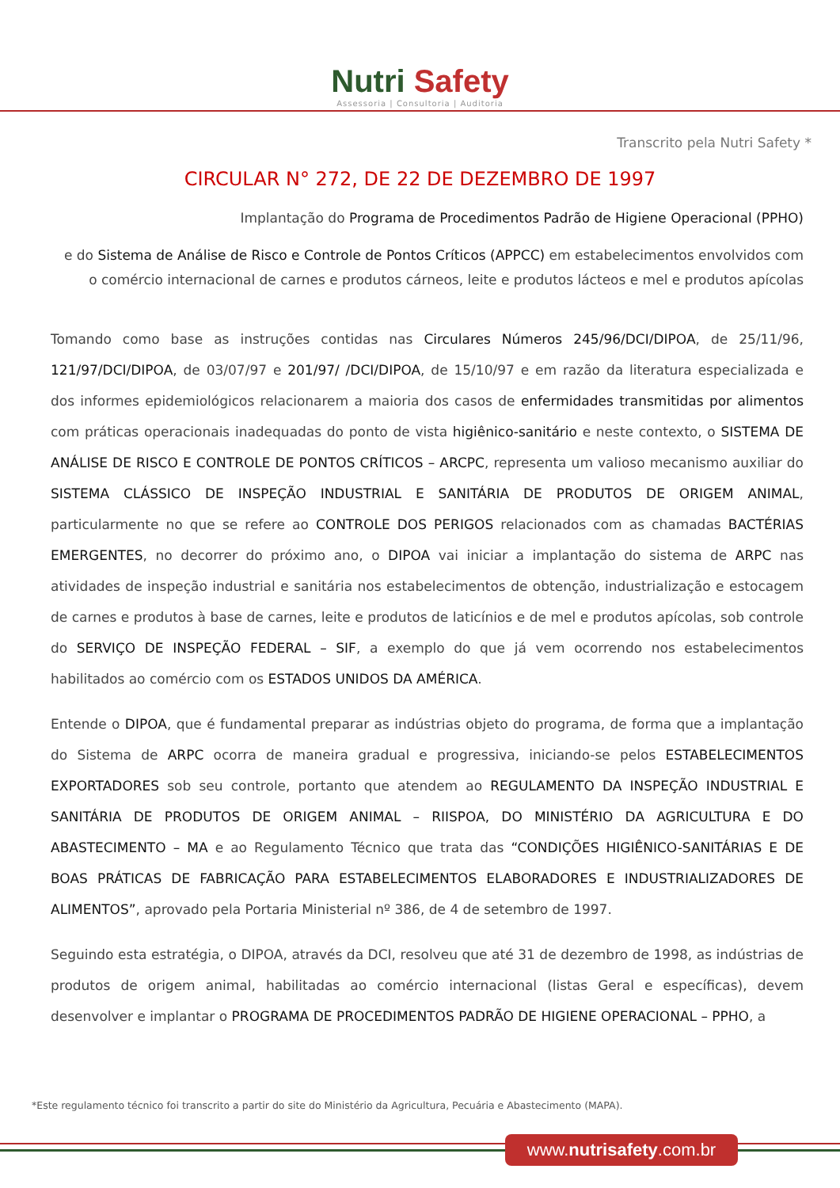Nutri Safety
Assessoria | Consultoria | Auditoria
Transcrito pela Nutri Safety *
CIRCULAR N° 272, DE 22 DE DEZEMBRO DE 1997
Implantação do Programa de Procedimentos Padrão de Higiene Operacional (PPHO)
e do Sistema de Análise de Risco e Controle de Pontos Críticos (APPCC) em estabelecimentos envolvidos com o comércio internacional de carnes e produtos cárneos, leite e produtos lácteos e mel e produtos apícolas
Tomando como base as instruções contidas nas Circulares Números 245/96/DCI/DIPOA, de 25/11/96, 121/97/DCI/DIPOA, de 03/07/97 e 201/97/ /DCI/DIPOA, de 15/10/97 e em razão da literatura especializada e dos informes epidemiológicos relacionarem a maioria dos casos de enfermidades transmitidas por alimentos com práticas operacionais inadequadas do ponto de vista higiênico-sanitário e neste contexto, o SISTEMA DE ANÁLISE DE RISCO E CONTROLE DE PONTOS CRÍTICOS – ARCPC, representa um valioso mecanismo auxiliar do SISTEMA CLÁSSICO DE INSPEÇÃO INDUSTRIAL E SANITÁRIA DE PRODUTOS DE ORIGEM ANIMAL, particularmente no que se refere ao CONTROLE DOS PERIGOS relacionados com as chamadas BACTÉRIAS EMERGENTES, no decorrer do próximo ano, o DIPOA vai iniciar a implantação do sistema de ARPC nas atividades de inspeção industrial e sanitária nos estabelecimentos de obtenção, industrialização e estocagem de carnes e produtos à base de carnes, leite e produtos de laticínios e de mel e produtos apícolas, sob controle do SERVIÇO DE INSPEÇÃO FEDERAL – SIF, a exemplo do que já vem ocorrendo nos estabelecimentos habilitados ao comércio com os ESTADOS UNIDOS DA AMÉRICA.
Entende o DIPOA, que é fundamental preparar as indústrias objeto do programa, de forma que a implantação do Sistema de ARPC ocorra de maneira gradual e progressiva, iniciando-se pelos ESTABELECIMENTOS EXPORTADORES sob seu controle, portanto que atendem ao REGULAMENTO DA INSPEÇÃO INDUSTRIAL E SANITÁRIA DE PRODUTOS DE ORIGEM ANIMAL – RIISPOA, DO MINISTÉRIO DA AGRICULTURA E DO ABASTECIMENTO – MA e ao Regulamento Técnico que trata das “CONDIÇÕES HIGIÊNICO-SANITÁRIAS E DE BOAS PRÁTICAS DE FABRICAÇÃO PARA ESTABELECIMENTOS ELABORADORES E INDUSTRIALIZADORES DE ALIMENTOS”, aprovado pela Portaria Ministerial nº 386, de 4 de setembro de 1997.
Seguindo esta estratégia, o DIPOA, através da DCI, resolveu que até 31 de dezembro de 1998, as indústrias de produtos de origem animal, habilitadas ao comércio internacional (listas Geral e específicas), devem desenvolver e implantar o PROGRAMA DE PROCEDIMENTOS PADRÃO DE HIGIENE OPERACIONAL – PPHO, a
*Este regulamento técnico foi transcrito a partir do site do Ministério da Agricultura, Pecuária e Abastecimento (MAPA).
www.nutrisafety.com.br